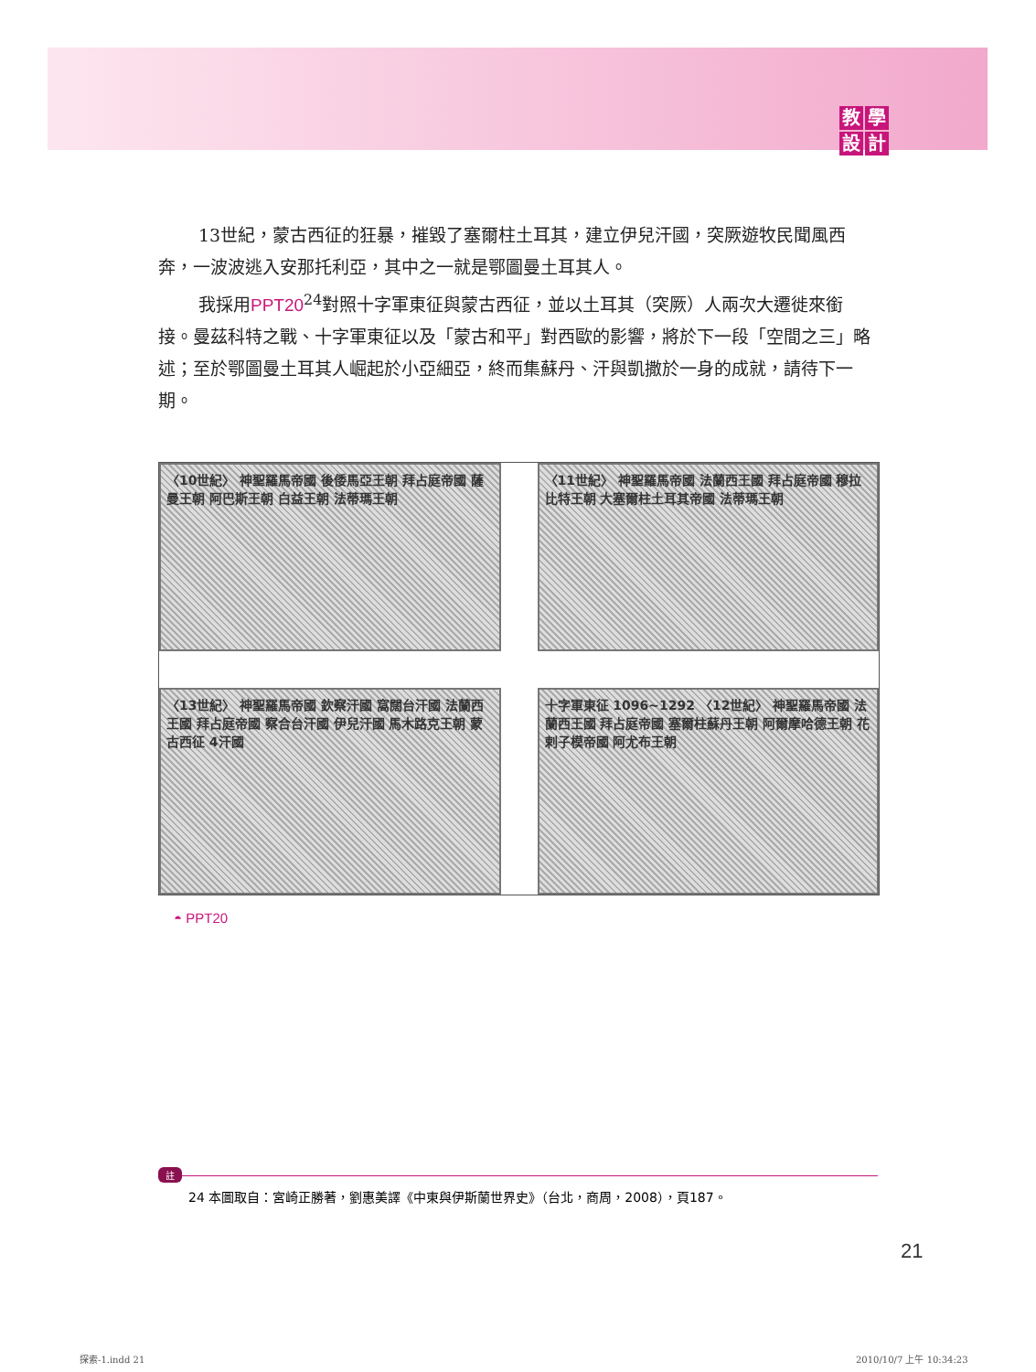教學設計
13世紀，蒙古西征的狂暴，摧毀了塞爾柱土耳其，建立伊兒汗國，突厥遊牧民聞風西奔，一波波逃入安那托利亞，其中之一就是鄂圖曼土耳其人。
我採用PPT20<sup>24</sup>對照十字軍東征與蒙古西征，並以土耳其（突厥）人兩次大遷徙來銜接。曼茲科特之戰、十字軍東征以及「蒙古和平」對西歐的影響，將於下一段「空間之三」略述；至於鄂圖曼土耳其人崛起於小亞細亞，終而集蘇丹、汗與凱撒於一身的成就，請待下一期。
〈10世紀〉 神聖羅馬帝國 後倭馬亞王朝 拜占庭帝國 薩曼王朝 阿巴斯王朝 白益王朝 法蒂瑪王朝
〈11世紀〉 神聖羅馬帝國 法蘭西王國 拜占庭帝國 穆拉比特王朝 大塞爾柱土耳其帝國 法蒂瑪王朝
〈13世紀〉 神聖羅馬帝國 欽察汗國 窩闊台汗國 法蘭西王國 拜占庭帝國 察合台汗國 伊兒汗國 馬木路克王朝 蒙古西征 4汗國
十字軍東征 1096~1292 〈12世紀〉 神聖羅馬帝國 法蘭西王國 拜占庭帝國 塞爾柱蘇丹王朝 阿爾摩哈德王朝 花剌子模帝國 阿尤布王朝
◓ PPT20
註 24 本圖取自：宮崎正勝著，劉惠美譯《中東與伊斯蘭世界史》（台北，商周，2008），頁187。
21
探索-1.indd 21 2010/10/7 上午 10:34:23